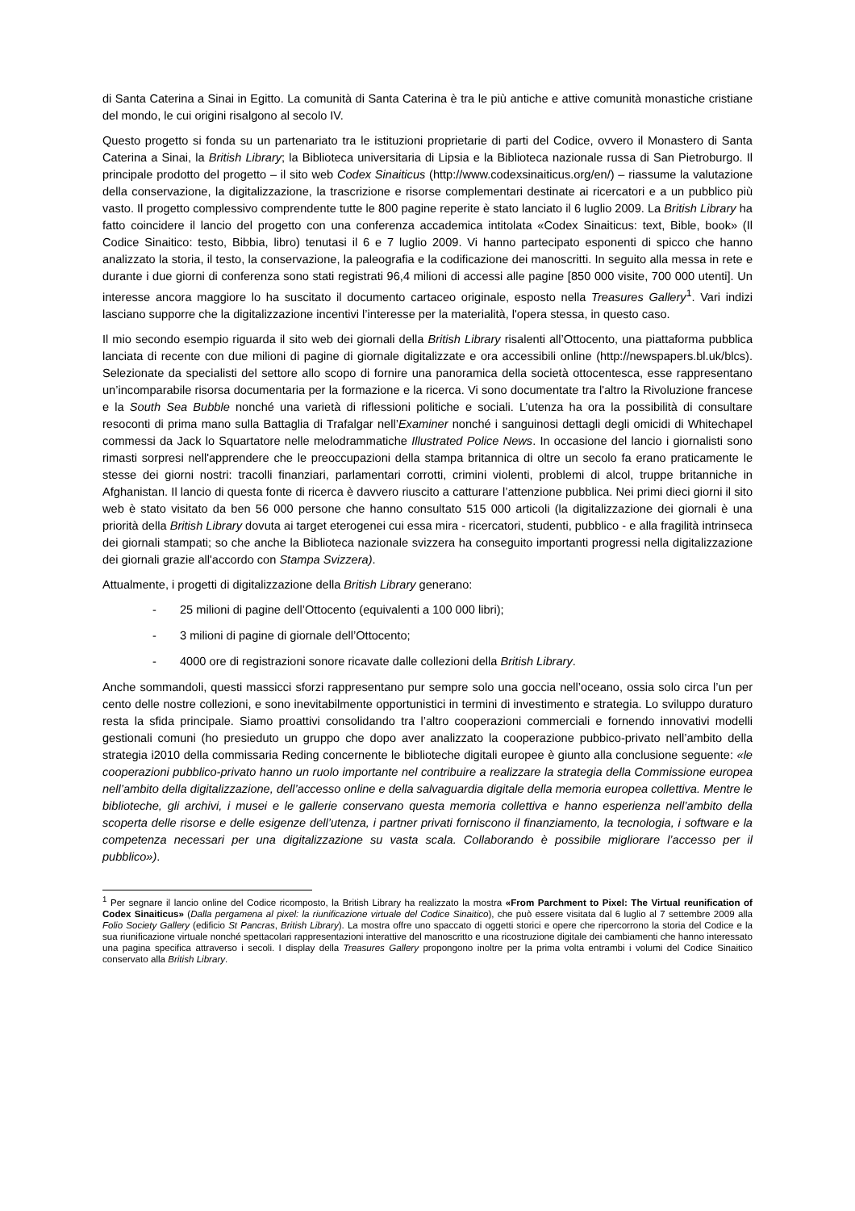di Santa Caterina a Sinai in Egitto. La comunità di Santa Caterina è tra le più antiche e attive comunità monastiche cristiane del mondo, le cui origini risalgono al secolo IV.
Questo progetto si fonda su un partenariato tra le istituzioni proprietarie di parti del Codice, ovvero il Monastero di Santa Caterina a Sinai, la British Library; la Biblioteca universitaria di Lipsia e la Biblioteca nazionale russa di San Pietroburgo. Il principale prodotto del progetto – il sito web Codex Sinaiticus (http://www.codexsinaiticus.org/en/) – riassume la valutazione della conservazione, la digitalizzazione, la trascrizione e risorse complementari destinate ai ricercatori e a un pubblico più vasto. Il progetto complessivo comprendente tutte le 800 pagine reperite è stato lanciato il 6 luglio 2009. La British Library ha fatto coincidere il lancio del progetto con una conferenza accademica intitolata «Codex Sinaiticus: text, Bible, book» (Il Codice Sinaitico: testo, Bibbia, libro) tenutasi il 6 e 7 luglio 2009. Vi hanno partecipato esponenti di spicco che hanno analizzato la storia, il testo, la conservazione, la paleografia e la codificazione dei manoscritti. In seguito alla messa in rete e durante i due giorni di conferenza sono stati registrati 96,4 milioni di accessi alle pagine [850 000 visite, 700 000 utenti]. Un interesse ancora maggiore lo ha suscitato il documento cartaceo originale, esposto nella Treasures Gallery<sup>1</sup>. Vari indizi lasciano supporre che la digitalizzazione incentivi l’interesse per la materialità, l'opera stessa, in questo caso.
Il mio secondo esempio riguarda il sito web dei giornali della British Library risalenti all’Ottocento, una piattaforma pubblica lanciata di recente con due milioni di pagine di giornale digitalizzate e ora accessibili online (http://newspapers.bl.uk/blcs). Selezionate da specialisti del settore allo scopo di fornire una panoramica della società ottocentesca, esse rappresentano un’incomparabile risorsa documentaria per la formazione e la ricerca. Vi sono documentate tra l'altro la Rivoluzione francese e la South Sea Bubble nonché una varietà di riflessioni politiche e sociali. L’utenza ha ora la possibilità di consultare resoconti di prima mano sulla Battaglia di Trafalgar nell’Examiner nonché i sanguinosi dettagli degli omicidi di Whitechapel commessi da Jack lo Squartatore nelle melodrammatiche Illustrated Police News. In occasione del lancio i giornalisti sono rimasti sorpresi nell'apprendere che le preoccupazioni della stampa britannica di oltre un secolo fa erano praticamente le stesse dei giorni nostri: tracolli finanziari, parlamentari corrotti, crimini violenti, problemi di alcol, truppe britanniche in Afghanistan. Il lancio di questa fonte di ricerca è davvero riuscito a catturare l’attenzione pubblica. Nei primi dieci giorni il sito web è stato visitato da ben 56 000 persone che hanno consultato 515 000 articoli (la digitalizzazione dei giornali è una priorità della British Library dovuta ai target eterogenei cui essa mira - ricercatori, studenti, pubblico - e alla fragilità intrinseca dei giornali stampati; so che anche la Biblioteca nazionale svizzera ha conseguito importanti progressi nella digitalizzazione dei giornali grazie all'accordo con Stampa Svizzera).
Attualmente, i progetti di digitalizzazione della British Library generano:
- 25 milioni di pagine dell’Ottocento (equivalenti a 100 000 libri);
- 3 milioni di pagine di giornale dell’Ottocento;
- 4000 ore di registrazioni sonore ricavate dalle collezioni della British Library.
Anche sommandoli, questi massicci sforzi rappresentano pur sempre solo una goccia nell’oceano, ossia solo circa l’un per cento delle nostre collezioni, e sono inevitabilmente opportunistici in termini di investimento e strategia. Lo sviluppo duraturo resta la sfida principale. Siamo proattivi consolidando tra l’altro cooperazioni commerciali e fornendo innovativi modelli gestionali comuni (ho presieduto un gruppo che dopo aver analizzato la cooperazione pubbico-privato nell’ambito della strategia i2010 della commissaria Reding concernente le biblioteche digitali europee è giunto alla conclusione seguente: «le cooperazioni pubblico-privato hanno un ruolo importante nel contribuire a realizzare la strategia della Commissione europea nell’ambito della digitalizzazione, dell’accesso online e della salvaguardia digitale della memoria europea collettiva. Mentre le biblioteche, gli archivi, i musei e le gallerie conservano questa memoria collettiva e hanno esperienza nell’ambito della scoperta delle risorse e delle esigenze dell’utenza, i partner privati forniscono il finanziamento, la tecnologia, i software e la competenza necessari per una digitalizzazione su vasta scala. Collaborando è possibile migliorare l’accesso per il pubblico»).
<sup>1</sup> Per segnare il lancio online del Codice ricomposto, la British Library ha realizzato la mostra «From Parchment to Pixel: The Virtual reunification of Codex Sinaiticus» (Dalla pergamena al pixel: la riunificazione virtuale del Codice Sinaitico), che può essere visitata dal 6 luglio al 7 settembre 2009 alla Folio Society Gallery (edificio St Pancras, British Library). La mostra offre uno spaccato di oggetti storici e opere che ripercorrono la storia del Codice e la sua riunificazione virtuale nonché spettacolari rappresentazioni interattive del manoscritto e una ricostruzione digitale dei cambiamenti che hanno interessato una pagina specifica attraverso i secoli. I display della Treasures Gallery propongono inoltre per la prima volta entrambi i volumi del Codice Sinaitico conservato alla British Library.